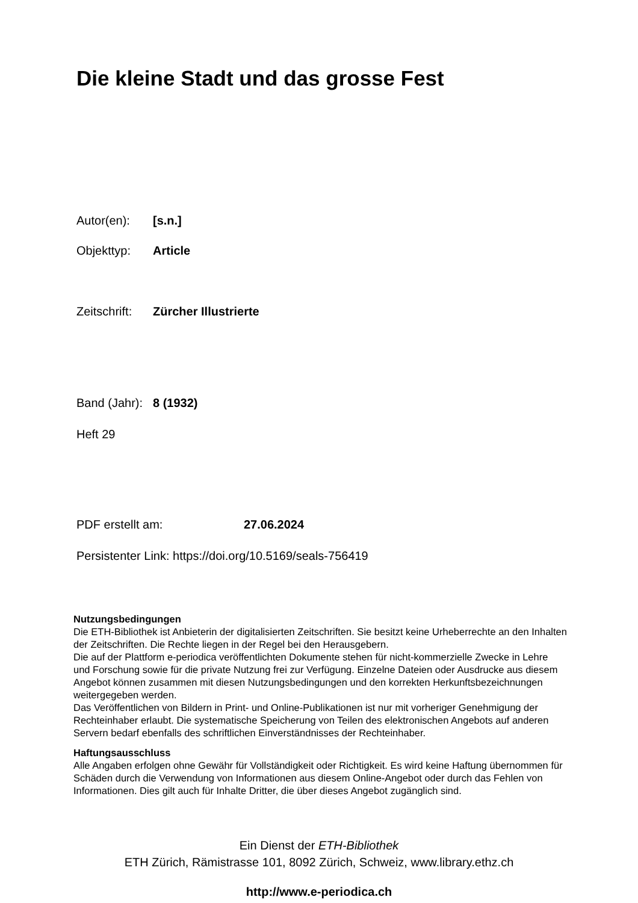Die kleine Stadt und das grosse Fest
Autor(en): [s.n.]
Objekttyp: Article
Zeitschrift: Zürcher Illustrierte
Band (Jahr): 8 (1932)
Heft 29
PDF erstellt am: 27.06.2024
Persistenter Link: https://doi.org/10.5169/seals-756419
Nutzungsbedingungen
Die ETH-Bibliothek ist Anbieterin der digitalisierten Zeitschriften. Sie besitzt keine Urheberrechte an den Inhalten der Zeitschriften. Die Rechte liegen in der Regel bei den Herausgebern.
Die auf der Plattform e-periodica veröffentlichten Dokumente stehen für nicht-kommerzielle Zwecke in Lehre und Forschung sowie für die private Nutzung frei zur Verfügung. Einzelne Dateien oder Ausdrucke aus diesem Angebot können zusammen mit diesen Nutzungsbedingungen und den korrekten Herkunftsbezeichnungen weitergegeben werden.
Das Veröffentlichen von Bildern in Print- und Online-Publikationen ist nur mit vorheriger Genehmigung der Rechteinhaber erlaubt. Die systematische Speicherung von Teilen des elektronischen Angebots auf anderen Servern bedarf ebenfalls des schriftlichen Einverständnisses der Rechteinhaber.
Haftungsausschluss
Alle Angaben erfolgen ohne Gewähr für Vollständigkeit oder Richtigkeit. Es wird keine Haftung übernommen für Schäden durch die Verwendung von Informationen aus diesem Online-Angebot oder durch das Fehlen von Informationen. Dies gilt auch für Inhalte Dritter, die über dieses Angebot zugänglich sind.
Ein Dienst der ETH-Bibliothek
ETH Zürich, Rämistrasse 101, 8092 Zürich, Schweiz, www.library.ethz.ch
http://www.e-periodica.ch